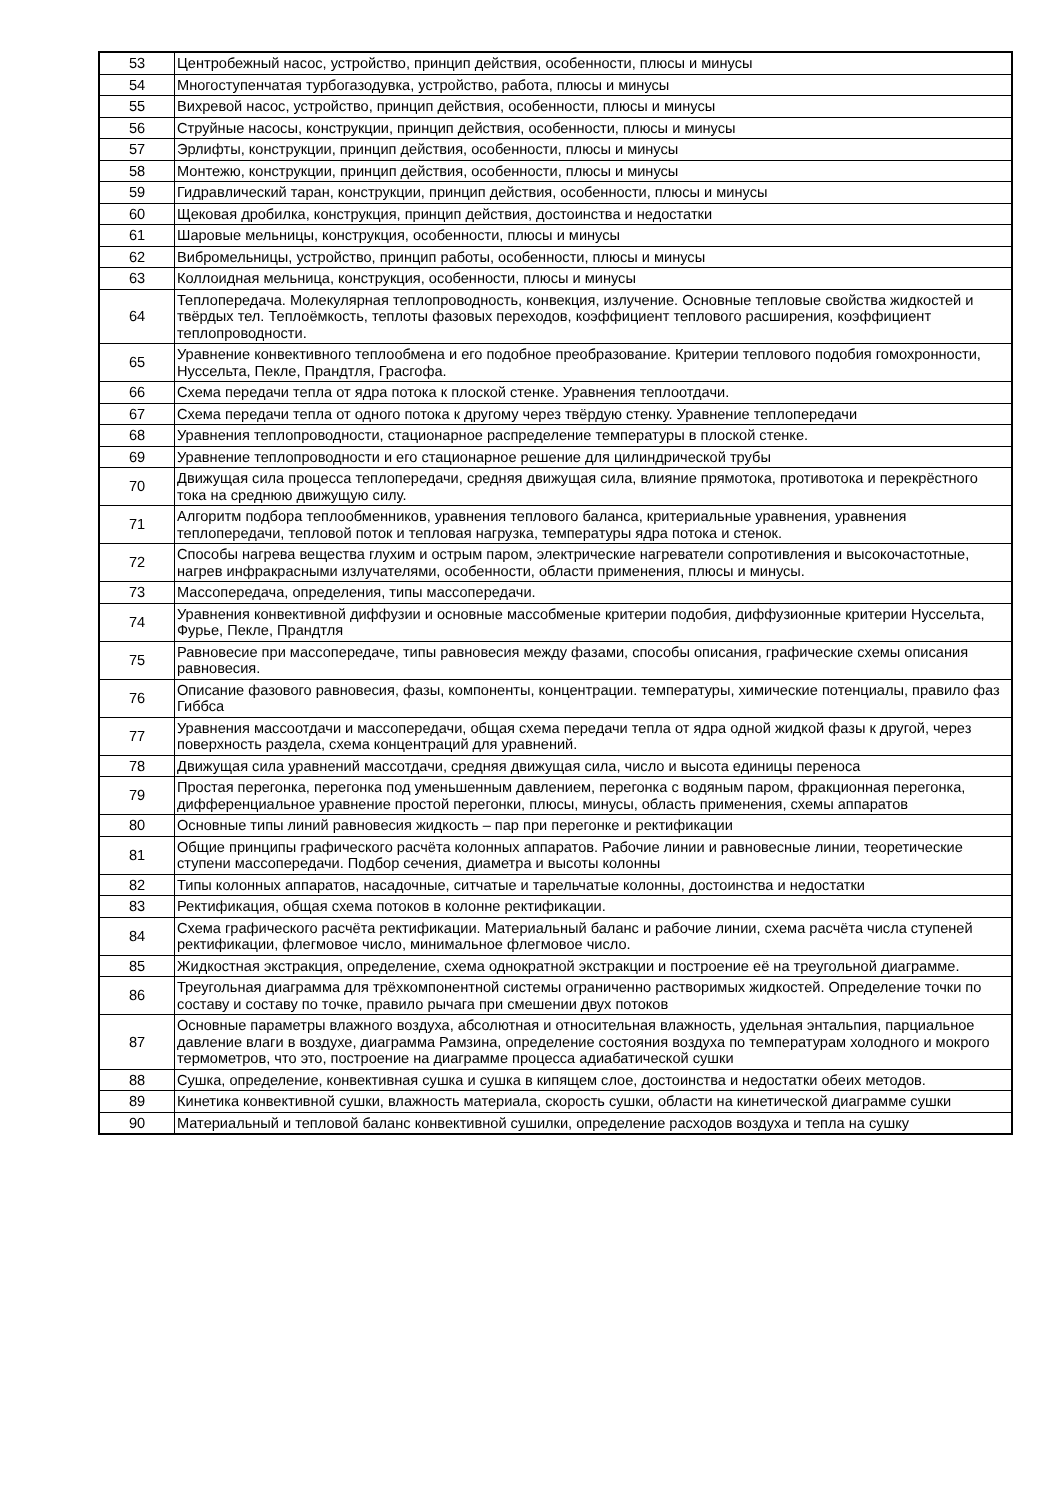| 53 | Центробежный насос, устройство, принцип действия, особенности, плюсы и минусы |
| 54 | Многоступенчатая турбогазодувка, устройство, работа, плюсы и минусы |
| 55 | Вихревой насос, устройство, принцип действия, особенности, плюсы и минусы |
| 56 | Струйные насосы, конструкции, принцип действия, особенности, плюсы и минусы |
| 57 | Эрлифты, конструкции, принцип действия, особенности, плюсы и минусы |
| 58 | Монтежю, конструкции, принцип действия, особенности, плюсы и минусы |
| 59 | Гидравлический таран, конструкции, принцип действия, особенности, плюсы и минусы |
| 60 | Щековая дробилка, конструкция, принцип действия, достоинства и недостатки |
| 61 | Шаровые мельницы, конструкция, особенности, плюсы и минусы |
| 62 | Вибромельницы, устройство, принцип работы, особенности, плюсы и минусы |
| 63 | Коллоидная мельница, конструкция, особенности, плюсы и минусы |
| 64 | Теплопередача. Молекулярная теплопроводность, конвекция, излучение. Основные тепловые свойства жидкостей и твёрдых тел. Теплоёмкость, теплоты фазовых переходов, коэффициент теплового расширения, коэффициент теплопроводности. |
| 65 | Уравнение конвективного теплообмена и его подобное преобразование. Критерии теплового подобия гомохронности, Нуссельта, Пекле, Прандтля, Грасгофа. |
| 66 | Схема передачи тепла от ядра потока к плоской стенке. Уравнения теплоотдачи. |
| 67 | Схема передачи тепла от одного потока к другому через твёрдую стенку. Уравнение теплопередачи |
| 68 | Уравнения теплопроводности, стационарное распределение температуры в плоской стенке. |
| 69 | Уравнение теплопроводности и его стационарное решение для цилиндрической трубы |
| 70 | Движущая сила процесса теплопередачи, средняя движущая сила, влияние прямотока, противотока и перекрёстного тока на среднюю движущую силу. |
| 71 | Алгоритм подбора теплообменников, уравнения теплового баланса, критериальные уравнения, уравнения теплопередачи, тепловой поток и тепловая нагрузка, температуры ядра потока и стенок. |
| 72 | Способы нагрева вещества глухим и острым паром, электрические нагреватели сопротивления и высокочастотные, нагрев инфракрасными излучателями, особенности, области применения, плюсы и минусы. |
| 73 | Массопередача, определения, типы массопередачи. |
| 74 | Уравнения конвективной диффузии и основные массобменые критерии подобия, диффузионные критерии Нуссельта, Фурье, Пекле, Прандтля |
| 75 | Равновесие при массопередаче, типы равновесия между фазами, способы описания, графические схемы описания равновесия. |
| 76 | Описание фазового равновесия, фазы, компоненты, концентрации. температуры, химические потенциалы, правило фаз Гиббса |
| 77 | Уравнения массоотдачи и массопередачи, общая схема передачи тепла от ядра одной жидкой фазы к другой, через поверхность раздела, схема концентраций для уравнений. |
| 78 | Движущая сила уравнений массотдачи, средняя движущая сила, число и высота единицы переноса |
| 79 | Простая перегонка, перегонка под уменьшенным давлением, перегонка с водяным паром, фракционная перегонка, дифференциальное уравнение простой перегонки, плюсы, минусы, область применения, схемы аппаратов |
| 80 | Основные типы линий равновесия жидкость – пар при перегонке и ректификации |
| 81 | Общие принципы графического расчёта колонных аппаратов. Рабочие линии и равновесные линии, теоретические ступени массопередачи. Подбор сечения, диаметра и высоты колонны |
| 82 | Типы колонных аппаратов, насадочные, ситчатые и тарельчатые колонны, достоинства и недостатки |
| 83 | Ректификация, общая схема потоков в колонне ректификации. |
| 84 | Схема графического расчёта ректификации. Материальный баланс и рабочие линии, схема расчёта числа ступеней ректификации, флегмовое число, минимальное флегмовое число. |
| 85 | Жидкостная экстракция, определение, схема однократной экстракции и построение её на треугольной диаграмме. |
| 86 | Треугольная диаграмма для трёхкомпонентной системы ограниченно растворимых жидкостей. Определение точки по составу и составу по точке, правило рычага при смешении двух потоков |
| 87 | Основные параметры влажного воздуха, абсолютная и относительная влажность, удельная энтальпия, парциальное давление влаги в воздухе, диаграмма Рамзина, определение состояния воздуха по температурам холодного и мокрого термометров, что это, построение на диаграмме процесса адиабатической сушки |
| 88 | Сушка, определение, конвективная сушка и сушка в кипящем слое, достоинства и недостатки обеих методов. |
| 89 | Кинетика конвективной сушки, влажность материала, скорость сушки, области на кинетической диаграмме сушки |
| 90 | Материальный и тепловой баланс конвективной сушилки, определение расходов воздуха и тепла на сушку |